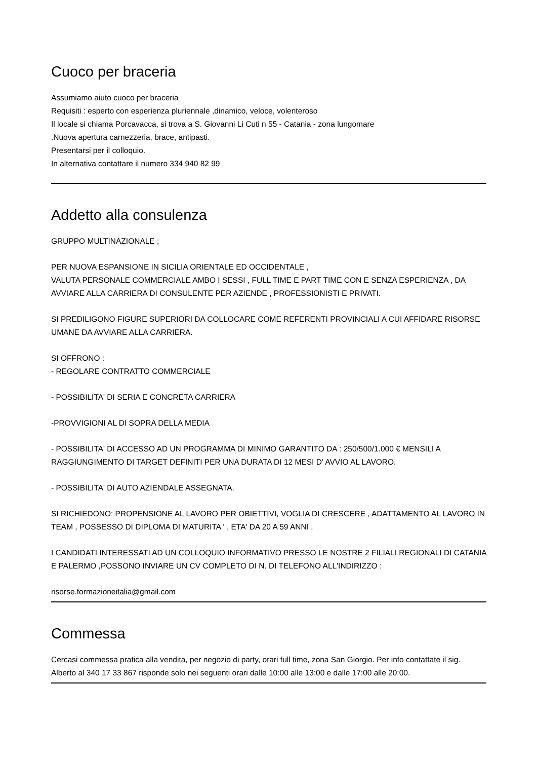Cuoco per braceria
Assumiamo aiuto cuoco per braceria
Requisiti : esperto con esperienza pluriennale ,dinamico, veloce, volenteroso
Il locale si chiama Porcavacca, si trova a S. Giovanni Li Cuti n 55 - Catania - zona lungomare
.Nuova apertura carnezzeria, brace, antipasti.
Presentarsi per il colloquio.
In alternativa contattare il numero 334 940 82 99
Addetto alla consulenza
GRUPPO MULTINAZIONALE ;
PER NUOVA ESPANSIONE IN SICILIA ORIENTALE ED OCCIDENTALE ,
VALUTA PERSONALE COMMERCIALE AMBO I SESSI , FULL TIME E PART TIME CON E SENZA ESPERIENZA , DA AVVIARE ALLA CARRIERA DI CONSULENTE PER AZIENDE , PROFESSIONISTI E PRIVATI.
SI PREDILIGONO FIGURE SUPERIORI DA COLLOCARE COME REFERENTI PROVINCIALI A CUI AFFIDARE RISORSE UMANE DA AVVIARE ALLA CARRIERA.
SI OFFRONO :
- REGOLARE CONTRATTO COMMERCIALE
- POSSIBILITA' DI SERIA E CONCRETA CARRIERA
-PROVVIGIONI AL DI SOPRA DELLA MEDIA
- POSSIBILITA' DI ACCESSO AD UN PROGRAMMA DI MINIMO GARANTITO DA : 250/500/1.000 € MENSILI A RAGGIUNGIMENTO DI TARGET DEFINITI PER UNA DURATA DI 12 MESI D' AVVIO AL LAVORO.
- POSSIBILITA' DI AUTO AZIENDALE ASSEGNATA.
SI RICHIEDONO: PROPENSIONE AL LAVORO PER OBIETTIVI, VOGLIA DI CRESCERE , ADATTAMENTO AL LAVORO IN TEAM , POSSESSO DI DIPLOMA DI MATURITA ' , ETA' DA 20 A 59 ANNI .
I CANDIDATI INTERESSATI AD UN COLLOQUIO INFORMATIVO PRESSO LE NOSTRE 2 FILIALI REGIONALI DI CATANIA E PALERMO ,POSSONO INVIARE UN CV COMPLETO DI N. DI TELEFONO ALL'INDIRIZZO :
risorse.formazioneitalia@gmail.com
Commessa
Cercasi commessa pratica alla vendita, per negozio di party, orari full time, zona San Giorgio. Per info contattate il sig. Alberto al 340 17 33 867 risponde solo nei seguenti orari dalle 10:00 alle 13:00 e dalle 17:00 alle 20:00.